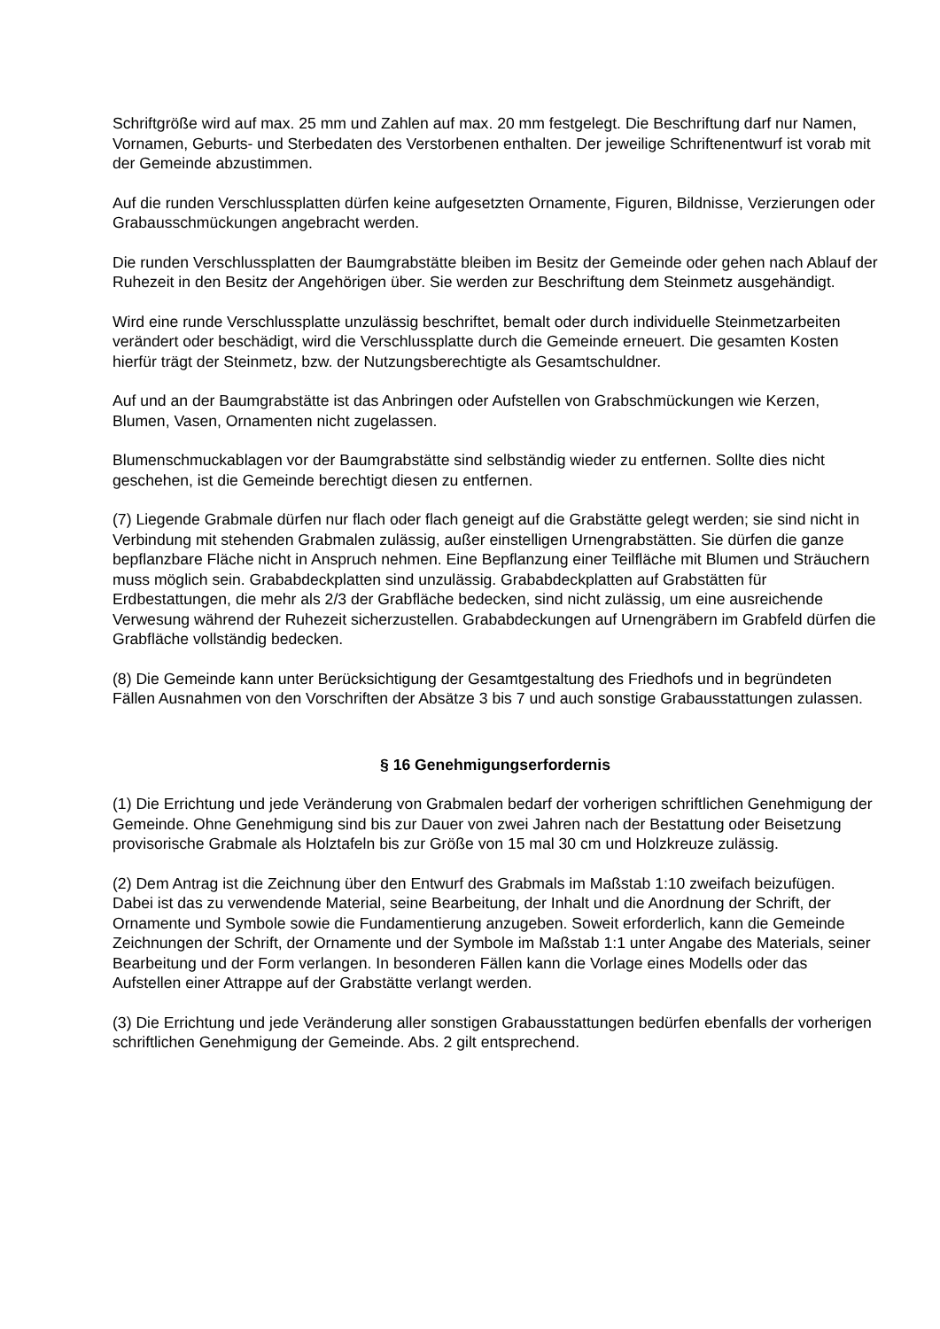Schriftgröße wird auf max. 25 mm und Zahlen auf max. 20 mm festgelegt. Die Beschriftung darf nur Namen, Vornamen, Geburts- und Sterbedaten des Verstorbenen enthalten. Der jeweilige Schriftenentwurf ist vorab mit der Gemeinde abzustimmen.
Auf die runden Verschlussplatten dürfen keine aufgesetzten Ornamente, Figuren, Bildnisse, Verzierungen oder Grabausschmückungen angebracht werden.
Die runden Verschlussplatten der Baumgrabstätte bleiben im Besitz der Gemeinde oder gehen nach Ablauf der Ruhezeit in den Besitz der Angehörigen über. Sie werden zur Beschriftung dem Steinmetz ausgehändigt.
Wird eine runde Verschlussplatte unzulässig beschriftet, bemalt oder durch individuelle Steinmetzarbeiten verändert oder beschädigt, wird die Verschlussplatte durch die Gemeinde erneuert. Die gesamten Kosten hierfür trägt der Steinmetz, bzw. der Nutzungsberechtigte als Gesamtschuldner.
Auf und an der Baumgrabstätte ist das Anbringen oder Aufstellen von Grabschmückungen wie Kerzen, Blumen, Vasen, Ornamenten nicht zugelassen.
Blumenschmuckablagen vor der Baumgrabstätte sind selbständig wieder zu entfernen. Sollte dies nicht geschehen, ist die Gemeinde berechtigt diesen zu entfernen.
(7) Liegende Grabmale dürfen nur flach oder flach geneigt auf die Grabstätte gelegt werden; sie sind nicht in Verbindung mit stehenden Grabmalen zulässig, außer einstelligen Urnengrabstätten. Sie dürfen die ganze bepflanzbare Fläche nicht in Anspruch nehmen. Eine Bepflanzung einer Teilfläche mit Blumen und Sträuchern muss möglich sein. Grababdeckplatten sind unzulässig. Grababdeckplatten auf Grabstätten für Erdbestattungen, die mehr als 2/3 der Grabfläche bedecken, sind nicht zulässig, um eine ausreichende Verwesung während der Ruhezeit sicherzustellen. Grababdeckungen auf Urnengräbern im Grabfeld dürfen die Grabfläche vollständig bedecken.
(8) Die Gemeinde kann unter Berücksichtigung der Gesamtgestaltung des Friedhofs und in begründeten Fällen Ausnahmen von den Vorschriften der Absätze 3 bis 7 und auch sonstige Grabausstattungen zulassen.
§ 16 Genehmigungserfordernis
(1) Die Errichtung und jede Veränderung von Grabmalen bedarf der vorherigen schriftlichen Genehmigung der Gemeinde. Ohne Genehmigung sind bis zur Dauer von zwei Jahren nach der Bestattung oder Beisetzung provisorische Grabmale als Holztafeln bis zur Größe von 15 mal 30 cm und Holzkreuze zulässig.
(2) Dem Antrag ist die Zeichnung über den Entwurf des Grabmals im Maßstab 1:10 zweifach beizufügen. Dabei ist das zu verwendende Material, seine Bearbeitung, der Inhalt und die Anordnung der Schrift, der Ornamente und Symbole sowie die Fundamentierung anzugeben. Soweit erforderlich, kann die Gemeinde Zeichnungen der Schrift, der Ornamente und der Symbole im Maßstab 1:1 unter Angabe des Materials, seiner Bearbeitung und der Form verlangen. In besonderen Fällen kann die Vorlage eines Modells oder das Aufstellen einer Attrappe auf der Grabstätte verlangt werden.
(3) Die Errichtung und jede Veränderung aller sonstigen Grabausstattungen bedürfen ebenfalls der vorherigen schriftlichen Genehmigung der Gemeinde. Abs. 2 gilt entsprechend.